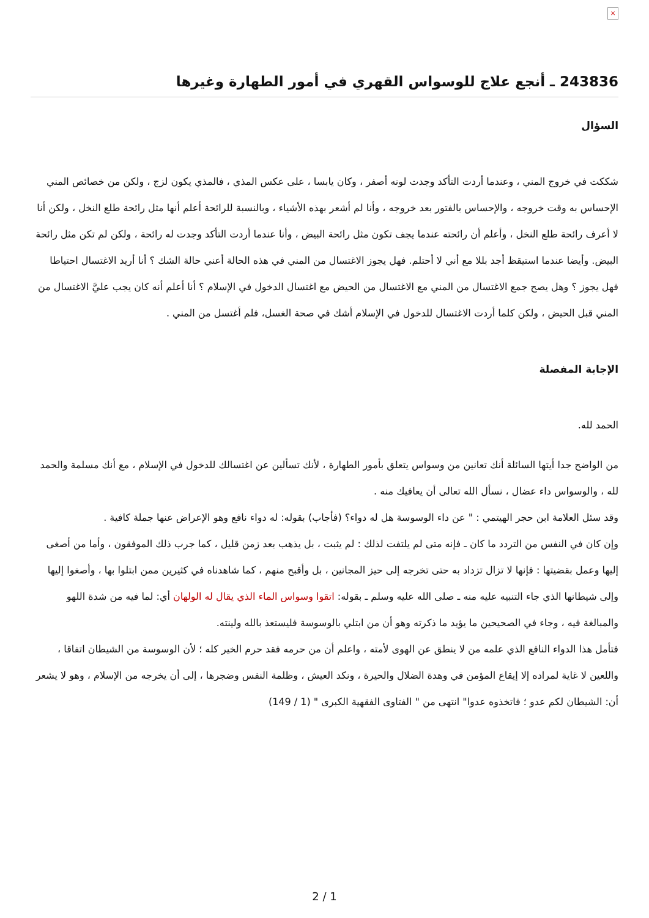×
243836 ـ أنجع علاج للوسواس القهري في أمور الطهارة وغيرها
السؤال
شككت في خروج المني ، وعندما أردت التأكد وجدت لونه أصفر ، وكان يابسا ، على عكس المذي ، فالمذي يكون لزج ، ولكن من خصائص المني الإحساس به وقت خروجه ، والإحساس بالفتور بعد خروجه ، وأنا لم أشعر بهذه الأشياء ، وبالنسبة للرائحة أعلم أنها مثل رائحة طلع النخل ، ولكن أنا لا أعرف رائحة طلع النخل ، وأعلم أن رائحته عندما يجف تكون مثل رائحة البيض ، وأنا عندما أردت التأكد وجدت له رائحة ، ولكن لم تكن مثل رائحة البيض. وأيضا عندما استيقظ أجد بللا مع أني لا أحتلم. فهل يجوز الاغتسال من المني في هذه الحالة أعني حالة الشك ؟ أنا أريد الاغتسال احتياطا فهل يجوز ؟ وهل يصح جمع الاغتسال من المني مع الاغتسال من الحيض مع اغتسال الدخول في الإسلام ؟ أنا أعلم أنه كان يجب عليَّ الاغتسال من المني قبل الحيض ، ولكن كلما أردت الاغتسال للدخول في الإسلام أشك في صحة الغسل، فلم أغتسل من المني .
الإجابة المفصلة
الحمد لله.
من الواضح جدا أيتها السائلة أنك تعانين من وسواس يتعلق بأمور الطهارة ، لأنك تسألين عن اغتسالك للدخول في الإسلام ، مع أنك مسلمة والحمد لله ، والوسواس داء عضال ، نسأل الله تعالى أن يعافيك منه .
وقد سئل العلامة ابن حجر الهيتمي : " عن داء الوسوسة هل له دواء؟ (فأجاب) بقوله: له دواء نافع وهو الإعراض عنها جملة كافية .
وإن كان في النفس من التردد ما كان ـ فإنه متى لم يلتفت لذلك : لم يثبت ، بل يذهب بعد زمن قليل ، كما جرب ذلك الموفقون ، وأما من أصغى إليها وعمل بقضيتها : فإنها لا تزال تزداد به حتى تخرجه إلى حيز المجانين ، بل وأقبح منهم ، كما شاهدناه في كثيرين ممن ابتلوا بها ، وأصغوا إليها وإلى شيطانها الذي جاء التنبيه عليه منه ـ صلى الله عليه وسلم ـ بقوله: اتقوا وسواس الماء الذي يقال له الولهان أي: لما فيه من شدة اللهو والمبالغة فيه ، وجاء في الصحيحين ما يؤيد ما ذكرته وهو أن من ابتلي بالوسوسة فليستعذ بالله ولينته.
فتأمل هذا الدواء النافع الذي علمه من لا ينطق عن الهوى لأمته ، واعلم أن من حرمه فقد حرم الخير كله ؛ لأن الوسوسة من الشيطان اتفاقا ، واللعين لا غاية لمراده إلا إيقاع المؤمن في وهدة الضلال والحيرة ، ونكد العيش ، وظلمة النفس وضجرها ، إلى أن يخرجه من الإسلام ، وهو لا يشعر أن: الشيطان لكم عدو ؛ فاتخذوه عدوا" انتهى من " الفتاوى الفقهية الكبرى " (1 / 149)
2 / 1